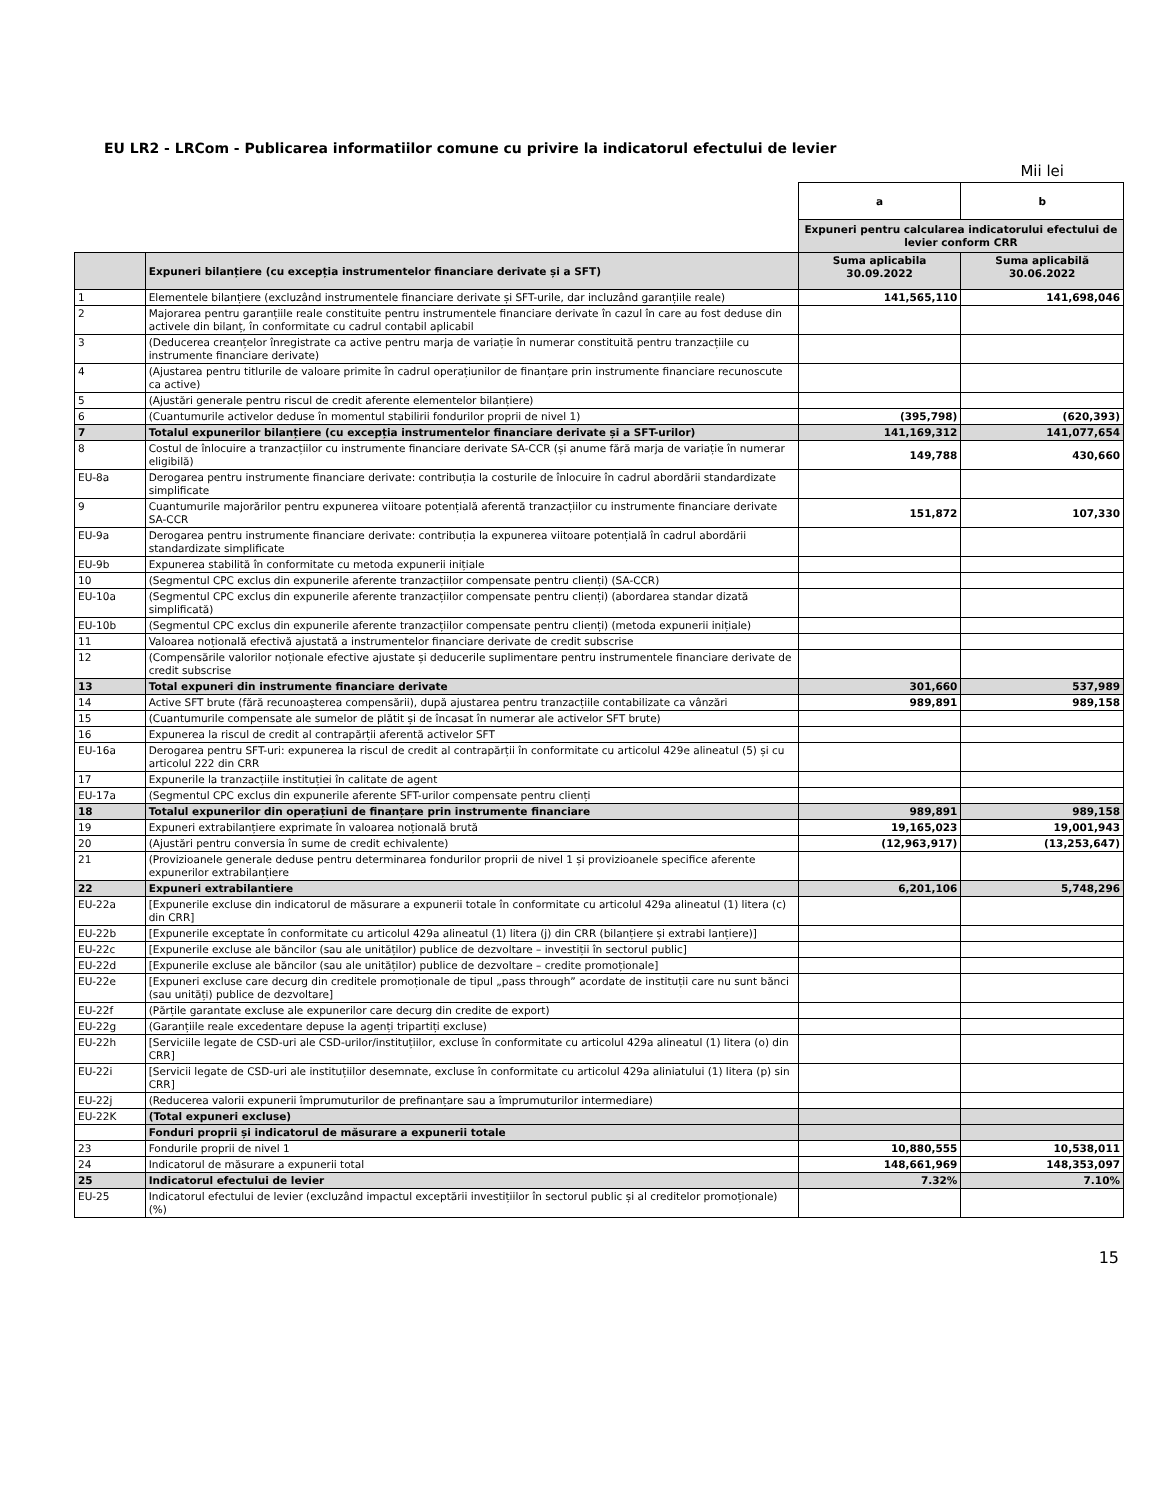EU LR2 - LRCom - Publicarea informatiilor comune cu privire la indicatorul efectului de levier
Mii lei
| | | a | b |
| | | Expuneri pentru calcularea indicatorului efectului de levier conform CRR | |
| | Expuneri bilanțiere (cu excepția instrumentelor financiare derivate și a SFT) | Suma aplicabila 30.09.2022 | Suma aplicabilă 30.06.2022 |
| 1 | Elementele bilanțiere (excluzând instrumentele financiare derivate și SFT-urile, dar incluzând garanțiile reale) | 141,565,110 | 141,698,046 |
| 2 | Majorarea pentru garanțiile reale constituite pentru instrumentele financiare derivate în cazul în care au fost deduse din activele din bilanț, în conformitate cu cadrul contabil aplicabil | | |
| 3 | (Deducerea creanțelor înregistrate ca active pentru marja de variație în numerar constituită pentru tranzacțiile cu instrumente financiare derivate) | | |
| 4 | (Ajustarea pentru titlurile de valoare primite în cadrul operațiunilor de finanțare prin instrumente financiare recunoscute ca active) | | |
| 5 | (Ajustări generale pentru riscul de credit aferente elementelor bilanțiere) | | |
| 6 | (Cuantumurile activelor deduse în momentul stabilirii fondurilor proprii de nivel 1) | (395,798) | (620,393) |
| 7 | Totalul expunerilor bilanțiere (cu excepția instrumentelor financiare derivate și a SFT-urilor) | 141,169,312 | 141,077,654 |
| 8 | Costul de înlocuire a tranzacțiilor cu instrumente financiare derivate SA-CCR (și anume fără marja de variație în numerar eligibilă) | 149,788 | 430,660 |
| EU-8a | Derogarea pentru instrumente financiare derivate: contribuția la costurile de înlocuire în cadrul abordării standardizate simplificate | | |
| 9 | Cuantumurile majorărilor pentru expunerea viitoare potențială aferentă tranzacțiilor cu instrumente financiare derivate SA-CCR | 151,872 | 107,330 |
| EU-9a | Derogarea pentru instrumente financiare derivate: contribuția la expunerea viitoare potențială în cadrul abordării standardizate simplificate | | |
| EU-9b | Expunerea stabilită în conformitate cu metoda expunerii inițiale | | |
| 10 | (Segmentul CPC exclus din expunerile aferente tranzacțiilor compensate pentru clienți) (SA-CCR) | | |
| EU-10a | (Segmentul CPC exclus din expunerile aferente tranzacțiilor compensate pentru clienți) (abordarea standar dizată simplificată) | | |
| EU-10b | (Segmentul CPC exclus din expunerile aferente tranzacțiilor compensate pentru clienți) (metoda expunerii inițiale) | | |
| 11 | Valoarea noțională efectivă ajustată a instrumentelor financiare derivate de credit subscrise | | |
| 12 | (Compensările valorilor noționale efective ajustate și deducerile suplimentare pentru instrumentele financiare derivate de credit subscrise | | |
| 13 | Total expuneri din instrumente financiare derivate | 301,660 | 537,989 |
| 14 | Active SFT brute (fără recunoașterea compensării), după ajustarea pentru tranzacțiile contabilizate ca vânzări | 989,891 | 989,158 |
| 15 | (Cuantumurile compensate ale sumelor de plătit și de încasat în numerar ale activelor SFT brute) | | |
| 16 | Expunerea la riscul de credit al contrapărții aferentă activelor SFT | | |
| EU-16a | Derogarea pentru SFT-uri: expunerea la riscul de credit al contrapărții în conformitate cu articolul 429e alineatul (5) și cu articolul 222 din CRR | | |
| 17 | Expunerile la tranzacțiile instituției în calitate de agent | | |
| EU-17a | (Segmentul CPC exclus din expunerile aferente SFT-urilor compensate pentru clienți | | |
| 18 | Totalul expunerilor din operațiuni de finanțare prin instrumente financiare | 989,891 | 989,158 |
| 19 | Expuneri extrabilanțiere exprimate în valoarea noțională brută | 19,165,023 | 19,001,943 |
| 20 | (Ajustări pentru conversia în sume de credit echivalente) | (12,963,917) | (13,253,647) |
| 21 | (Provizioanele generale deduse pentru determinarea fondurilor proprii de nivel 1 și provizioanele specifice aferente expunerilor extrabilanțiere | | |
| 22 | Expuneri extrabilantiere | 6,201,106 | 5,748,296 |
| EU-22a | [Expunerile excluse din indicatorul de măsurare a expunerii totale în conformitate cu articolul 429a alineatul (1) litera (c) din CRR] | | |
| EU-22b | [Expunerile exceptate în conformitate cu articolul 429a alineatul (1) litera (j) din CRR (bilanțiere și extrabi lanțiere)] | | |
| EU-22c | [Expunerile excluse ale băncilor (sau ale unităților) publice de dezvoltare – investiții în sectorul public] | | |
| EU-22d | [Expunerile excluse ale băncilor (sau ale unităților) publice de dezvoltare – credite promoționale] | | |
| EU-22e | [Expuneri excluse care decurg din creditele promoționale de tipul „pass through” acordate de instituții care nu sunt bănci (sau unități) publice de dezvoltare] | | |
| EU-22f | (Părțile garantate excluse ale expunerilor care decurg din credite de export) | | |
| EU-22g | (Garanțiile reale excedentare depuse la agenți tripartiți excluse) | | |
| EU-22h | [Serviciile legate de CSD-uri ale CSD-urilor/instituțiilor, excluse în conformitate cu articolul 429a alineatul (1) litera (o) din CRR] | | |
| EU-22i | [Servicii legate de CSD-uri ale instituțiilor desemnate, excluse în conformitate cu articolul 429a aliniatului (1) litera (p) sin CRR] | | |
| EU-22j | (Reducerea valorii expunerii împrumuturilor de prefinanțare sau a împrumuturilor intermediare) | | |
| EU-22K | (Total expuneri excluse) | | |
| | Fonduri proprii și indicatorul de măsurare a expunerii totale | | |
| 23 | Fondurile proprii de nivel 1 | 10,880,555 | 10,538,011 |
| 24 | Indicatorul de măsurare a expunerii total | 148,661,969 | 148,353,097 |
| 25 | Indicatorul efectului de levier | 7.32% | 7.10% |
| EU-25 | Indicatorul efectului de levier (excluzând impactul exceptării investițiilor în sectorul public și al creditelor promoționale) (%) | | |
15